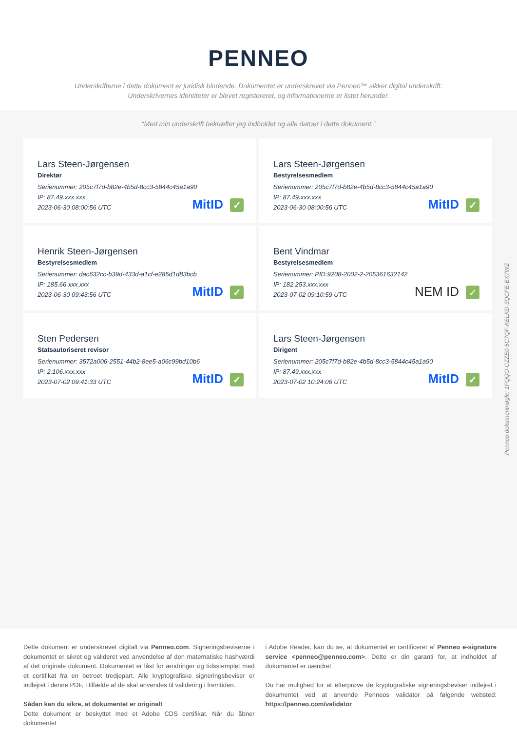PENNEO
Underskrifterne i dette dokument er juridisk bindende. Dokumentet er underskrevet via Penneo™ sikker digital underskrift.
Underskrivernes identiteter er blevet registereret, og informationerne er listet herunder.
“Med min underskrift bekræfter jeg indholdet og alle datoer i dette dokument.”
Lars Steen-Jørgensen
Direktør
Serienummer: 205c7f7d-b82e-4b5d-8cc3-5844c45a1a90
IP: 87.49.xxx.xxx
2023-06-30 08:00:56 UTC
MitID ✓
Lars Steen-Jørgensen
Bestyrelsesmedlem
Serienummer: 205c7f7d-b82e-4b5d-8cc3-5844c45a1a90
IP: 87.49.xxx.xxx
2023-06-30 08:00:56 UTC
MitID ✓
Henrik Steen-Jørgensen
Bestyrelsesmedlem
Serienummer: dac632cc-b39d-433d-a1cf-e285d1d83bcb
IP: 185.66.xxx.xxx
2023-06-30 09:43:56 UTC
MitID ✓
Bent Vindmar
Bestyrelsesmedlem
Serienummer: PID:9208-2002-2-205361632142
IP: 182.253.xxx.xxx
2023-07-02 09:10:59 UTC
NEM ID ✓
Sten Pedersen
Statsautoriseret revisor
Serienummer: 3572a006-2551-44b2-8ee5-a06c99bd10b6
IP: 2.106.xxx.xxx
2023-07-02 09:41:33 UTC
MitID ✓
Lars Steen-Jørgensen
Dirigent
Serienummer: 205c7f7d-b82e-4b5d-8cc3-5844c45a1a90
IP: 87.49.xxx.xxx
2023-07-02 10:24:06 UTC
MitID ✓
Penneo dokumentnøgle: 1FQQO-CZZE0-5C7QF-KELKD-3QCFE-BX7WZ
Dette dokument er underskrevet digitalt via Penneo.com. Signeringsbeviserne i dokumentet er sikret og valideret ved anvendelse af den matematiske hashværdi af det originale dokument. Dokumentet er låst for ændringer og tidsstemplet med et certifikat fra en betroet tredjepart. Alle kryptografiske signeringsbeviser er indlejret i denne PDF, i tilfælde af de skal anvendes til validering i fremtiden.
Sådan kan du sikre, at dokumentet er originalt
Dette dokument er beskyttet med et Adobe CDS certifikat. Når du åbner dokumentet
i Adobe Reader, kan du se, at dokumentet er certificeret af Penneo e-signature service <penneo@penneo.com>. Dette er din garanti for, at indholdet af dokumentet er uændret.
Du har mulighed for at efterprøve de kryptografiske signeringsbeviser indlejret i dokumentet ved at anvende Penneos validator på følgende websted: https://penneo.com/validator